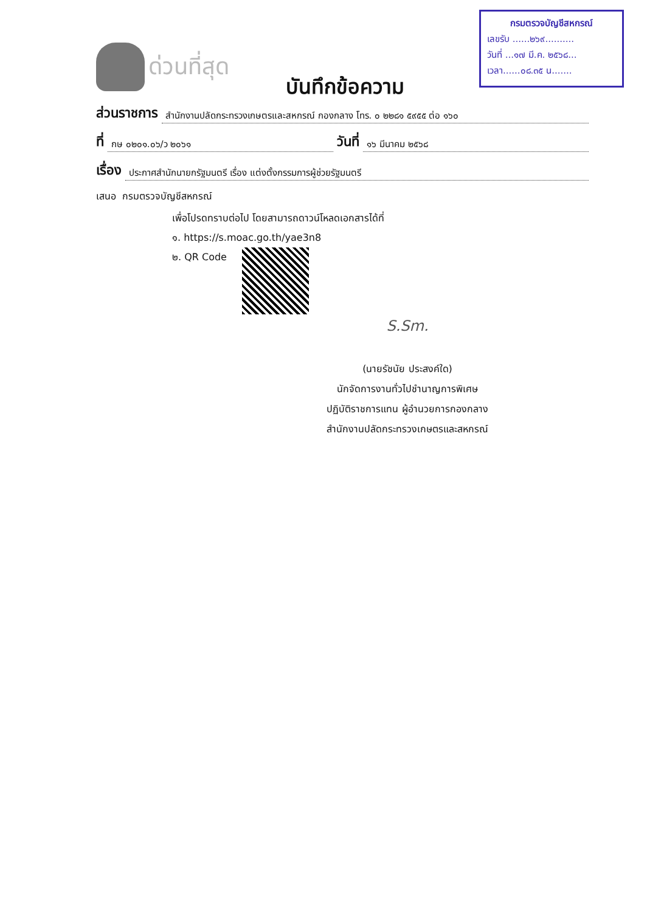กรมตรวจบัญชีสหกรณ์
เลขรับ ......๒๖๙..........
วันที่ ...๑๗ มี.ค. ๒๕๖๘...
เวลา......๐๘.๓๕ น.......
ด่วนที่สุด
บันทึกข้อความ
ส่วนราชการ สำนักงานปลัดกระทรวงเกษตรและสหกรณ์ กองกลาง โทร. ๐ ๒๒๘๑ ๕๙๕๕ ต่อ ๑๖๐
ที่ กษ ๐๒๐๑.๐๖/ว ๒๐๖๑ วันที่ ๑๖ มีนาคม ๒๕๖๘
เรื่อง ประกาศสำนักนายกรัฐมนตรี เรื่อง แต่งตั้งกรรมการผู้ช่วยรัฐมนตรี
เสนอ กรมตรวจบัญชีสหกรณ์
เพื่อโปรดทราบต่อไป โดยสามารถดาวน์โหลดเอกสารได้ที่
๑. https://s.moac.go.th/yae3n8
๒. QR Code
S.Sm.
(นายรัชนัย ประสงค์ใด)
นักจัดการงานทั่วไปชำนาญการพิเศษ
ปฏิบัติราชการแทน ผู้อำนวยการกองกลาง
สำนักงานปลัดกระทรวงเกษตรและสหกรณ์